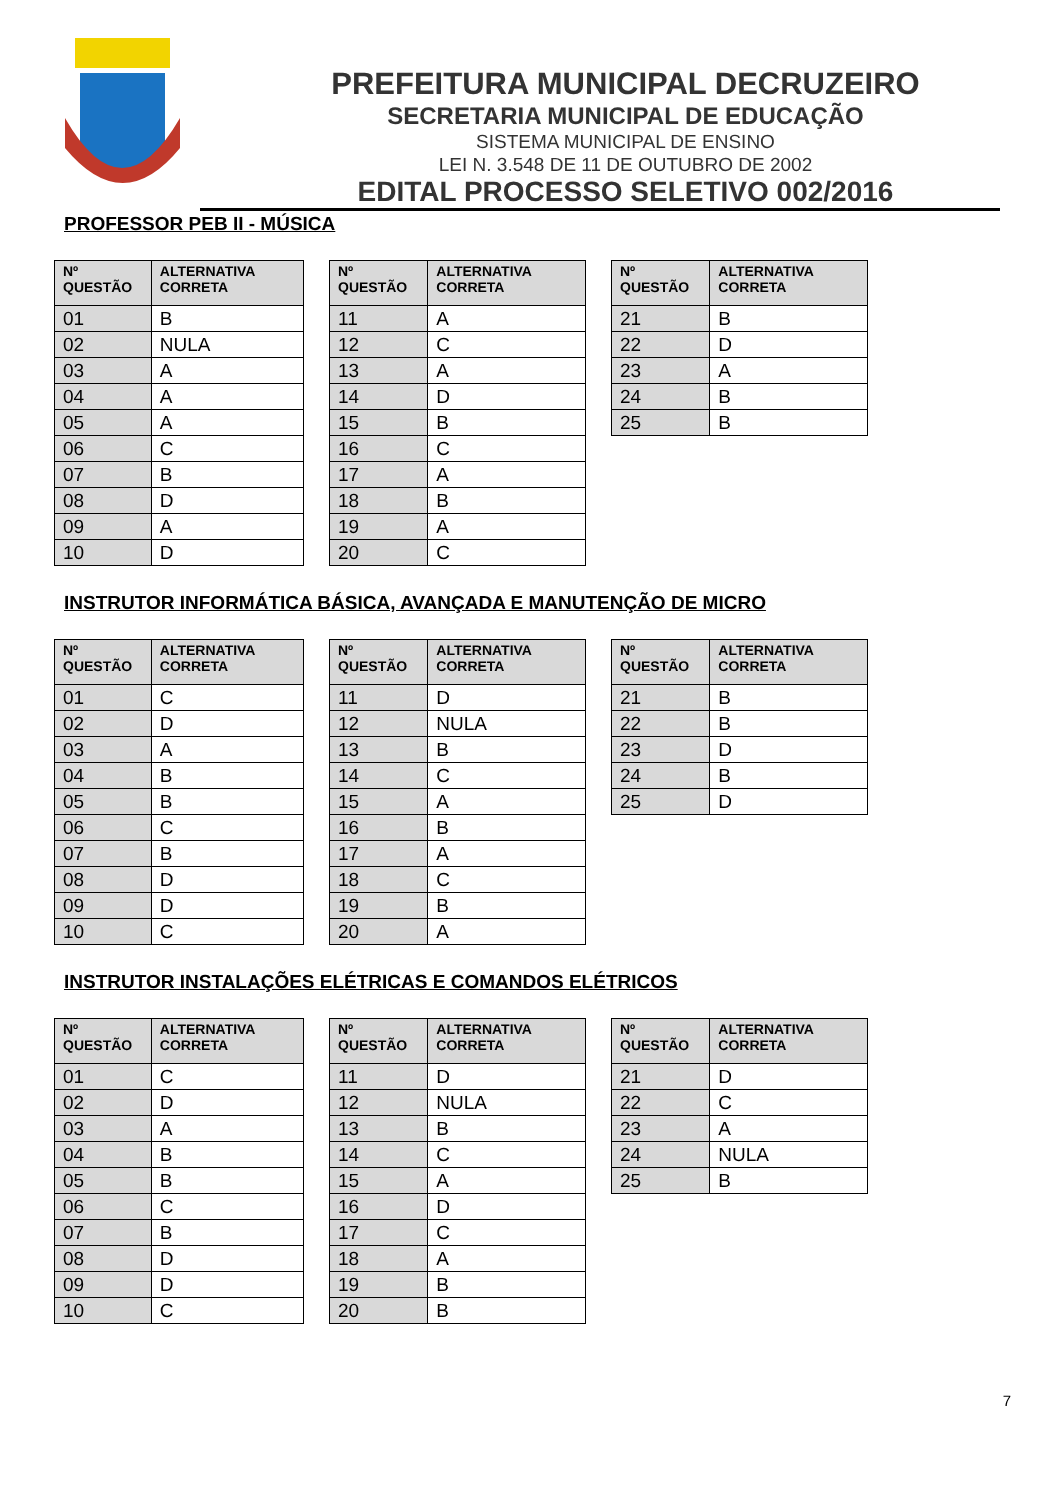PREFEITURA MUNICIPAL DECRUZEIRO
SECRETARIA MUNICIPAL DE EDUCAÇÃO
SISTEMA MUNICIPAL DE ENSINO
LEI N. 3.548 DE 11 DE OUTUBRO DE 2002
EDITAL PROCESSO SELETIVO 002/2016
PROFESSOR PEB II - MÚSICA
| Nº QUESTÃO | ALTERNATIVA CORRETA |
| --- | --- |
| 01 | B |
| 02 | NULA |
| 03 | A |
| 04 | A |
| 05 | A |
| 06 | C |
| 07 | B |
| 08 | D |
| 09 | A |
| 10 | D |
| Nº QUESTÃO | ALTERNATIVA CORRETA |
| --- | --- |
| 11 | A |
| 12 | C |
| 13 | A |
| 14 | D |
| 15 | B |
| 16 | C |
| 17 | A |
| 18 | B |
| 19 | A |
| 20 | C |
| Nº QUESTÃO | ALTERNATIVA CORRETA |
| --- | --- |
| 21 | B |
| 22 | D |
| 23 | A |
| 24 | B |
| 25 | B |
INSTRUTOR INFORMÁTICA BÁSICA, AVANÇADA E MANUTENÇÃO DE MICRO
| Nº QUESTÃO | ALTERNATIVA CORRETA |
| --- | --- |
| 01 | C |
| 02 | D |
| 03 | A |
| 04 | B |
| 05 | B |
| 06 | C |
| 07 | B |
| 08 | D |
| 09 | D |
| 10 | C |
| Nº QUESTÃO | ALTERNATIVA CORRETA |
| --- | --- |
| 11 | D |
| 12 | NULA |
| 13 | B |
| 14 | C |
| 15 | A |
| 16 | B |
| 17 | A |
| 18 | C |
| 19 | B |
| 20 | A |
| Nº QUESTÃO | ALTERNATIVA CORRETA |
| --- | --- |
| 21 | B |
| 22 | B |
| 23 | D |
| 24 | B |
| 25 | D |
INSTRUTOR INSTALAÇÕES ELÉTRICAS E COMANDOS ELÉTRICOS
| Nº QUESTÃO | ALTERNATIVA CORRETA |
| --- | --- |
| 01 | C |
| 02 | D |
| 03 | A |
| 04 | B |
| 05 | B |
| 06 | C |
| 07 | B |
| 08 | D |
| 09 | D |
| 10 | C |
| Nº QUESTÃO | ALTERNATIVA CORRETA |
| --- | --- |
| 11 | D |
| 12 | NULA |
| 13 | B |
| 14 | C |
| 15 | A |
| 16 | D |
| 17 | C |
| 18 | A |
| 19 | B |
| 20 | B |
| Nº QUESTÃO | ALTERNATIVA CORRETA |
| --- | --- |
| 21 | D |
| 22 | C |
| 23 | A |
| 24 | NULA |
| 25 | B |
7